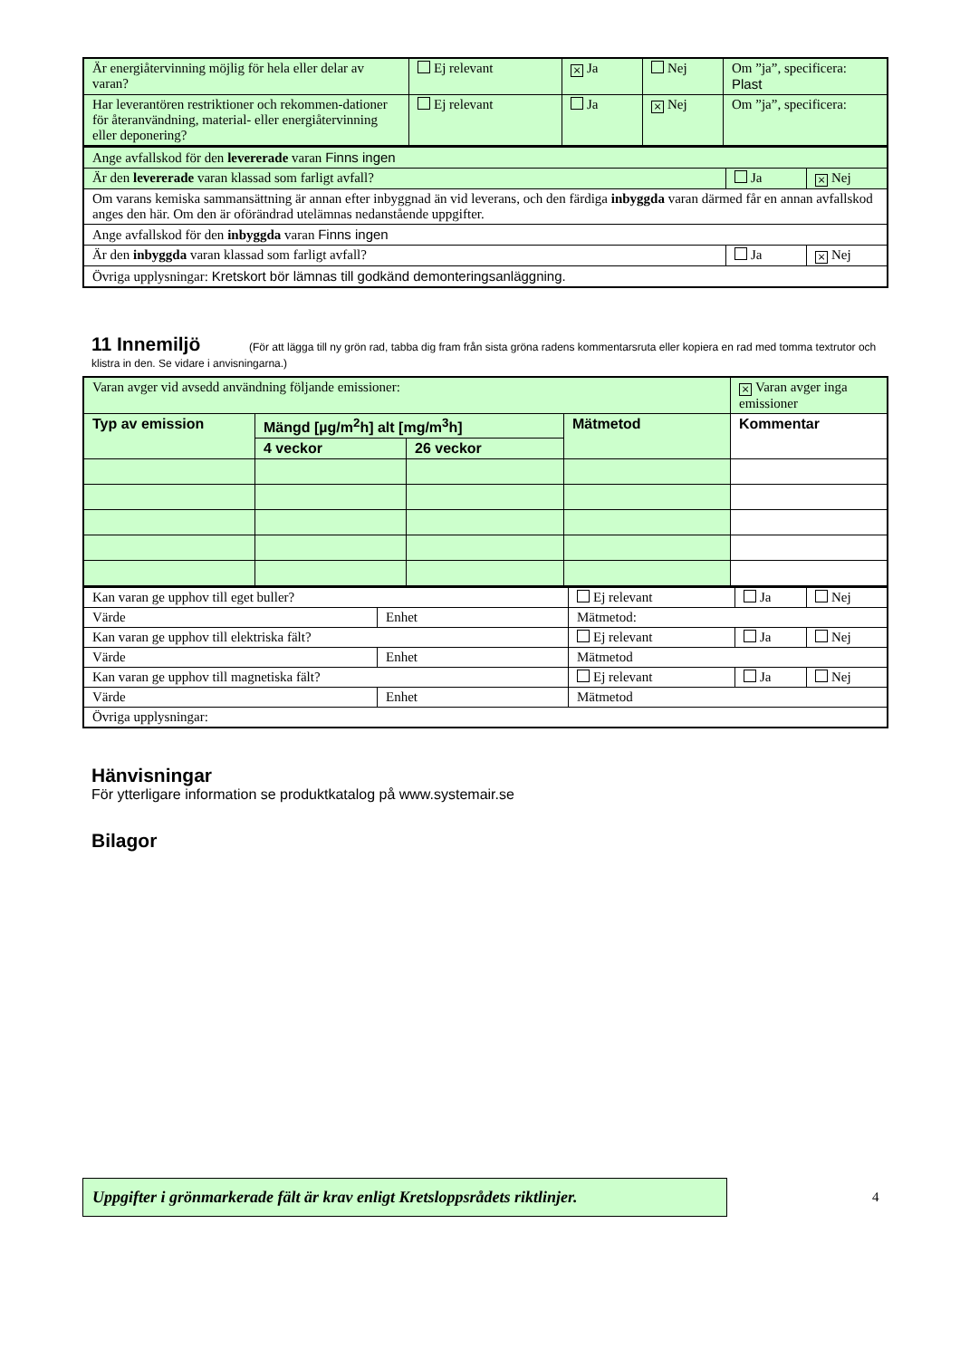| Är energiåtervinning möjlig för hela eller delar av varan? | Ej relevant | × Ja | Nej | Om ”ja”, specificera: Plast |
| Har leverantören restriktioner och rekommen-dationer för återanvändning, material- eller energiåtervinning eller deponering? | Ej relevant | Ja | × Nej | Om ”ja”, specificera: |
| Ange avfallskod för den levererade varan Finns ingen | | |
| Är den levererade varan klassad som farligt avfall? | Ja | × Nej |
| Om varans kemiska sammansättning är annan efter inbyggnad än vid leverans, och den färdiga inbyggda varan därmed får en annan avfallskod anges den här. Om den är oförändrad utelämnas nedanstående uppgifter. | | |
| Ange avfallskod för den inbyggda varan Finns ingen | | |
| Är den inbyggda varan klassad som farligt avfall? | Ja | × Nej |
| Övriga upplysningar: Kretskort bör lämnas till godkänd demonteringsanläggning. | | |
11 Innemiljö
(För att lägga till ny grön rad, tabba dig fram från sista gröna radens kommentarsruta eller kopiera en rad med tomma textrutor och klistra in den. Se vidare i anvisningarna.)
| Varan avger vid avsedd användning följande emissioner: | | | | × Varan avger inga emissioner |
| Typ av emission | Mängd [µg/m<sup>2</sup>h] alt [mg/m<sup>3</sup>h] | | Mätmetod | Kommentar |
| | 4 veckor | 26 veckor | | |
| Kan varan ge upphov till eget buller? | | Ej relevant | Ja | Nej |
| Värde | Enhet | Mätmetod: | | |
| Kan varan ge upphov till elektriska fält? | | Ej relevant | Ja | Nej |
| Värde | Enhet | Mätmetod | | |
| Kan varan ge upphov till magnetiska fält? | | Ej relevant | Ja | Nej |
| Värde | Enhet | Mätmetod | | |
| Övriga upplysningar: | | | | |
Hänvisningar
För ytterligare information se produktkatalog på www.systemair.se
Bilagor
Uppgifter i grönmarkerade fält är krav enligt Kretsloppsrådets riktlinjer.
4